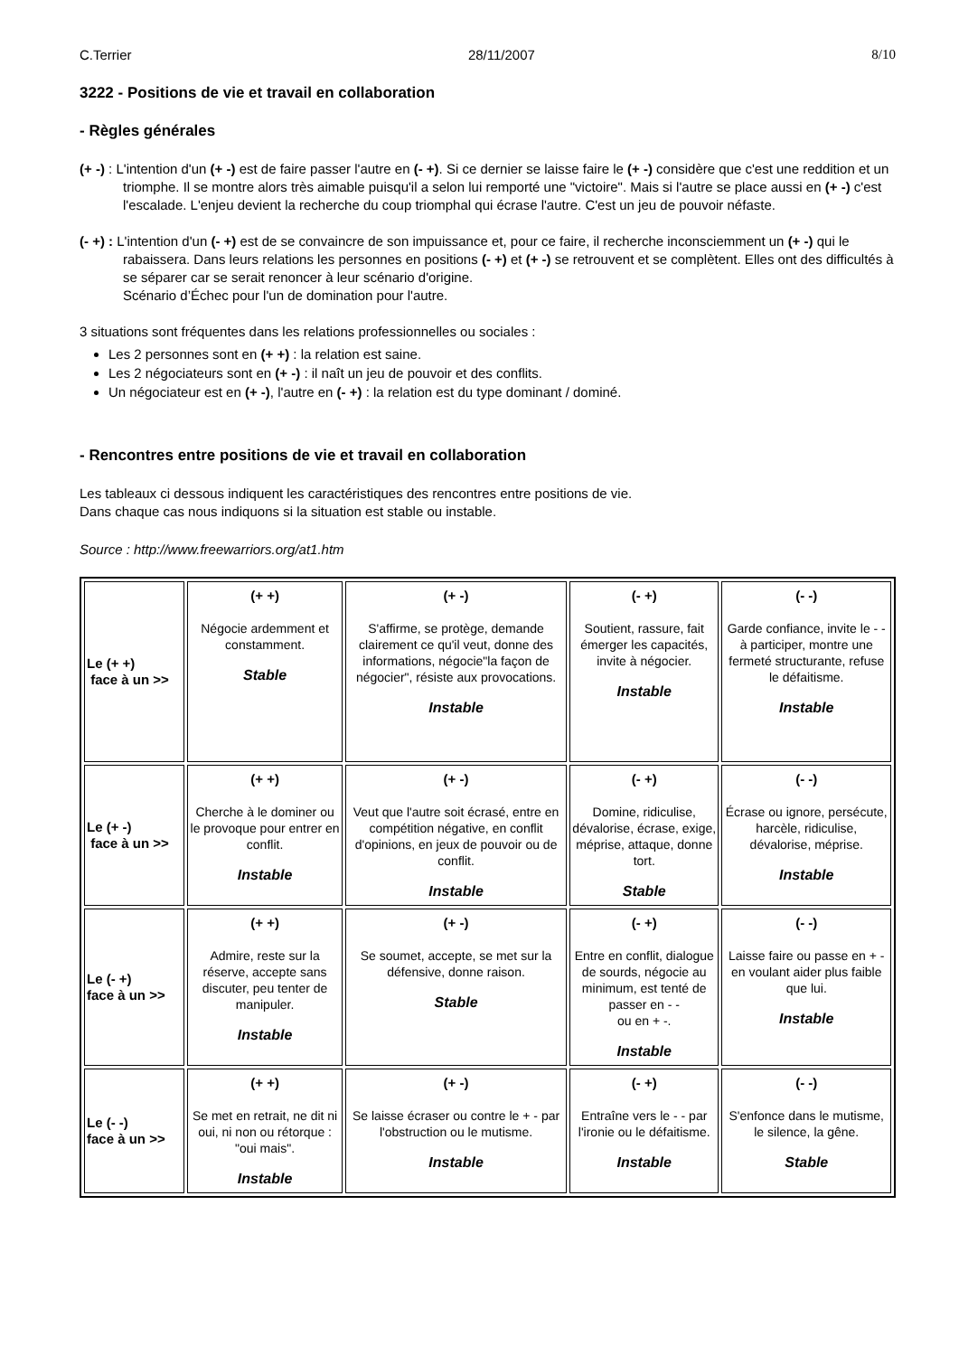C.Terrier 28/11/2007 8/10
3222 - Positions de vie et travail en collaboration
- Règles générales
(+ -) : L'intention d'un (+ -) est de faire passer l'autre en (- +). Si ce dernier se laisse faire le (+ -) considère que c'est une reddition et un triomphe. Il se montre alors très aimable puisqu'il a selon lui remporté une "victoire". Mais si l'autre se place aussi en (+ -) c'est l'escalade. L'enjeu devient la recherche du coup triomphal qui écrase l'autre. C'est un jeu de pouvoir néfaste.
(- +) : L'intention d'un (- +) est de se convaincre de son impuissance et, pour ce faire, il recherche inconsciemment un (+ -) qui le rabaissera. Dans leurs relations les personnes en positions (- +) et (+ -) se retrouvent et se complètent. Elles ont des difficultés à se séparer car se serait renoncer à leur scénario d'origine.
Scénario d’Échec pour l'un de domination pour l'autre.
3 situations sont fréquentes dans les relations professionnelles ou sociales :
Les 2 personnes sont en (+ +) : la relation est saine.
Les 2 négociateurs sont en (+ -) : il naît un jeu de pouvoir et des conflits.
Un négociateur est en (+ -), l'autre en (- +) : la relation est du type dominant / dominé.
- Rencontres entre positions de vie et travail en collaboration
Les tableaux ci dessous indiquent les caractéristiques des rencontres entre positions de vie.
Dans chaque cas nous indiquons si la situation est stable ou instable.
Source : http://www.freewarriors.org/at1.htm
| Le (+ +) face à un >> | (+ +) Négocie ardemment et constamment. Stable | (+ -) S'affirme, se protège, demande clairement ce qu'il veut, donne des informations, négocie"la façon de négocier", résiste aux provocations. Instable | (- +) Soutient, rassure, fait émerger les capacités, invite à négocier. Instable | (- -) Garde confiance, invite le - - à participer, montre une fermeté structurante, refuse le défaitisme. Instable |
| Le (+ -) face à un >> | (+ +) Cherche à le dominer ou le provoque pour entrer en conflit. Instable | (+ -) Veut que l'autre soit écrasé, entre en compétition négative, en conflit d'opinions, en jeux de pouvoir ou de conflit. Instable | (- +) Domine, ridiculise, dévalorise, écrase, exige, méprise, attaque, donne tort. Stable | (- -) Écrase ou ignore, persécute, harcèle, ridiculise, dévalorise, méprise. Instable |
| Le (- +) face à un >> | (+ +) Admire, reste sur la réserve, accepte sans discuter, peu tenter de manipuler. Instable | (+ -) Se soumet, accepte, se met sur la défensive, donne raison. Stable | (- +) Entre en conflit, dialogue de sourds, négocie au minimum, est tenté de passer en - - ou en + -. Instable | (- -) Laisse faire ou passe en + - en voulant aider plus faible que lui. Instable |
| Le (- -) face à un >> | (+ +) Se met en retrait, ne dit ni oui, ni non ou rétorque : "oui mais". Instable | (+ -) Se laisse écraser ou contre le + - par l'obstruction ou le mutisme. Instable | (- +) Entraîne vers le - - par l'ironie ou le défaitisme. Instable | (- -) S'enfonce dans le mutisme, le silence, la gêne. Stable |